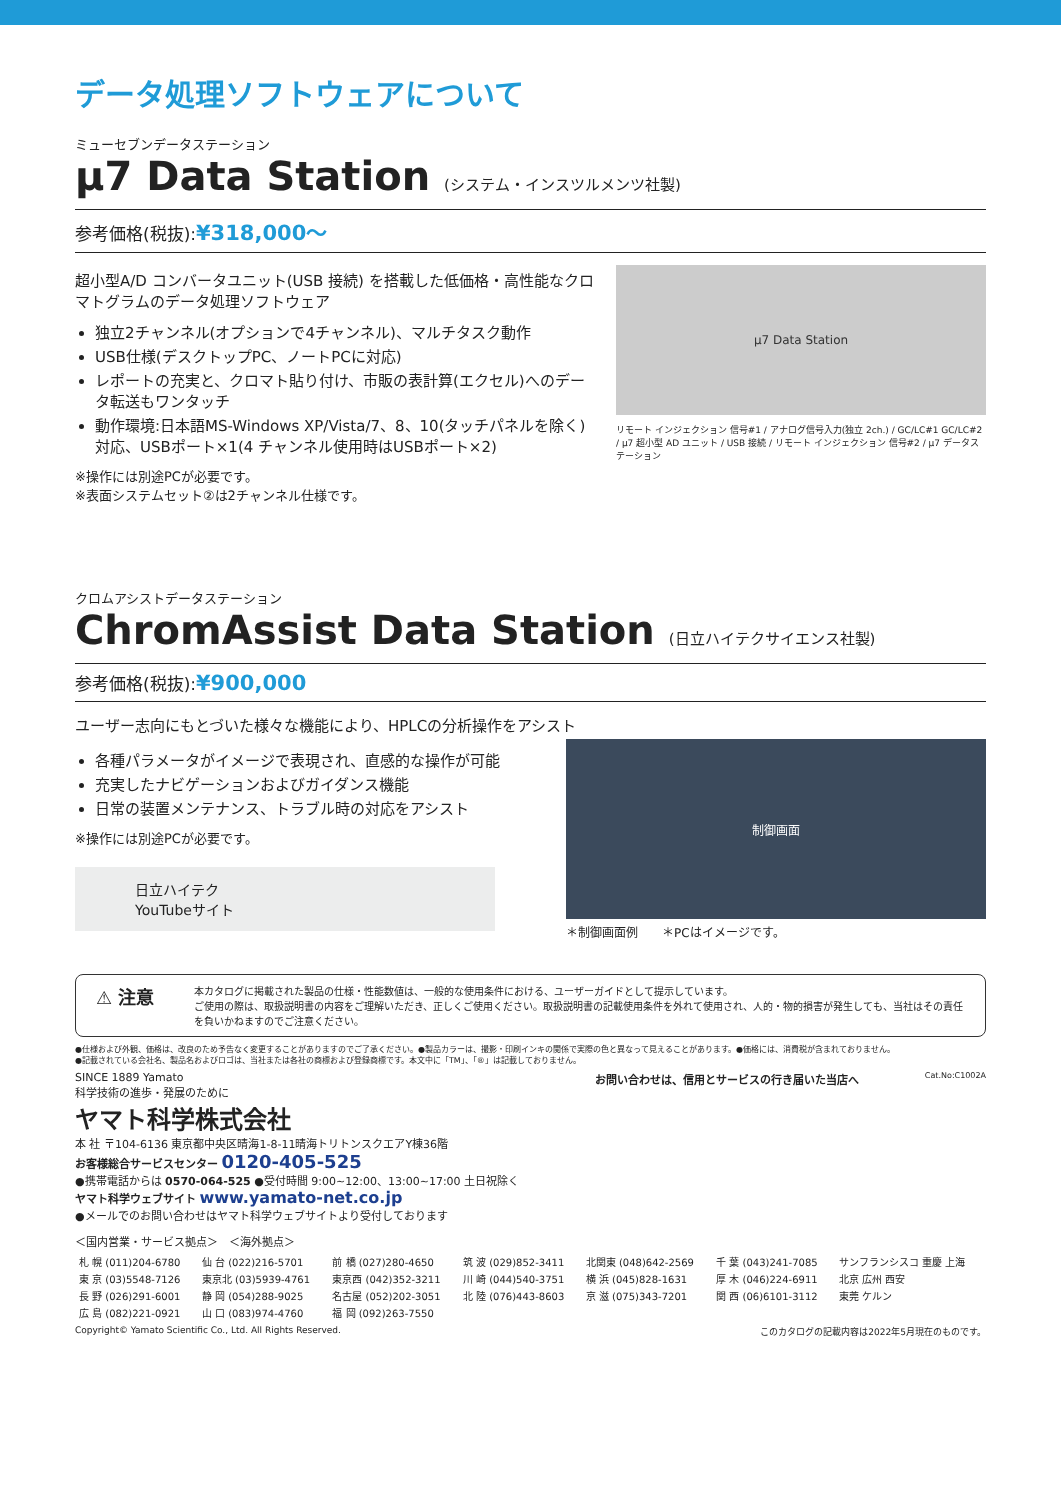データ処理ソフトウェアについて
ミューセブンデータステーション
µ7 Data Station (システム・インスツルメンツ社製)
参考価格(税抜):¥318,000～
超小型A/D コンバータユニット(USB 接続) を搭載した低価格・高性能なクロマトグラムのデータ処理ソフトウェア
独立2チャンネル(オプションで4チャンネル)、マルチタスク動作
USB仕様(デスクトップPC、ノートPCに対応)
レポートの充実と、クロマト貼り付け、市販の表計算(エクセル)へのデータ転送もワンタッチ
動作環境:日本語MS-Windows XP/Vista/7、8、10(タッチパネルを除く)対応、USBポート×1(4 チャンネル使用時はUSBポート×2)
※操作には別途PCが必要です。
※表面システムセット②は2チャンネル仕様です。
µ7 Data Station
リモート インジェクション 信号#1 / アナログ信号入力(独立 2ch.) / GC/LC#1 GC/LC#2 / µ7 超小型 AD ユニット / USB 接続 / リモート インジェクション 信号#2 / µ7 データステーション
クロムアシストデータステーション
ChromAssist Data Station (日立ハイテクサイエンス社製)
参考価格(税抜):¥900,000
ユーザー志向にもとづいた様々な機能により、HPLCの分析操作をアシスト
各種パラメータがイメージで表現され、直感的な操作が可能
充実したナビゲーションおよびガイダンス機能
日常の装置メンテナンス、トラブル時の対応をアシスト
※操作には別途PCが必要です。
日立ハイテク
YouTubeサイト
制御画面
＊制御画面例　　＊PCはイメージです。
⚠ 注意
本カタログに掲載された製品の仕様・性能数値は、一般的な使用条件における、ユーザーガイドとして提示しています。
ご使用の際は、取扱説明書の内容をご理解いただき、正しくご使用ください。取扱説明書の記載使用条件を外れて使用され、人的・物的損害が発生しても、当社はその責任を負いかねますのでご注意ください。
●仕様および外観、価格は、改良のため予告なく変更することがありますのでご了承ください。●製品カラーは、撮影・印刷インキの関係で実際の色と異なって見えることがあります。●価格には、消費税が含まれておりません。
●記載されている会社名、製品名およびロゴは、当社または各社の商標および登録商標です。本文中に「TM」、「®」は記載しておりません。
SINCE 1889 Yamato
科学技術の進歩・発展のために
ヤマト科学株式会社
本 社 〒104-6136 東京都中央区晴海1-8-11晴海トリトンスクエアY棟36階
お客様総合サービスセンター 0120-405-525
●携帯電話からは 0570-064-525 ●受付時間 9:00~12:00、13:00~17:00 土日祝除く
ヤマト科学ウェブサイト www.yamato-net.co.jp
●メールでのお問い合わせはヤマト科学ウェブサイトより受付しております
お問い合わせは、信用とサービスの行き届いた当店へ Cat.No:C1002A
＜国内営業・サービス拠点＞　＜海外拠点＞
| 札 幌 (011)204-6780 | 仙 台 (022)216-5701 | 前 橋 (027)280-4650 | 筑 波 (029)852-3411 | 北関東 (048)642-2569 | 千 葉 (043)241-7085 | サンフランシスコ 重慶 上海 |
| 東 京 (03)5548-7126 | 東京北 (03)5939-4761 | 東京西 (042)352-3211 | 川 崎 (044)540-3751 | 横 浜 (045)828-1631 | 厚 木 (046)224-6911 | 北京 広州 西安 |
| 長 野 (026)291-6001 | 静 岡 (054)288-9025 | 名古屋 (052)202-3051 | 北 陸 (076)443-8603 | 京 滋 (075)343-7201 | 関 西 (06)6101-3112 | 東莞 ケルン |
| 広 島 (082)221-0921 | 山 口 (083)974-4760 | 福 岡 (092)263-7550 | | | | |
Copyright© Yamato Scientific Co., Ltd. All Rights Reserved. このカタログの記載内容は2022年5月現在のものです。